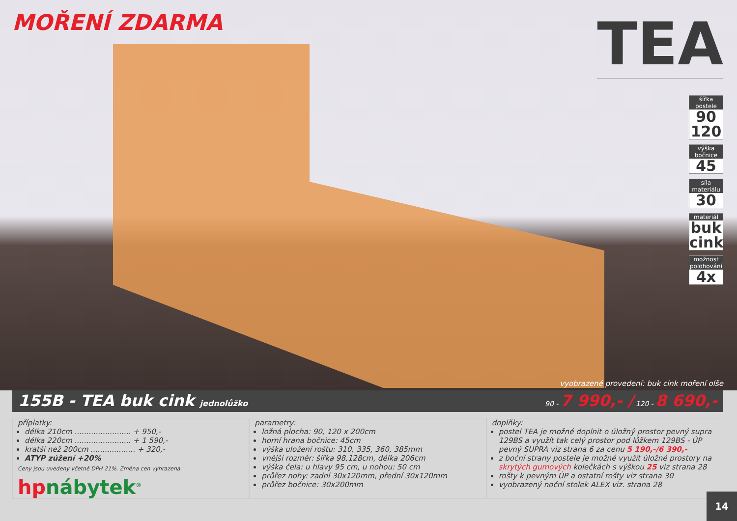MOŘENÍ ZDARMA
TEA
šířka postele
90 120
výška bočnice
45
síla materiálu
30
materiál
buk cink
možnost polohování
4x
vyobrazené provedení: buk cink moření olše
155B - TEA buk cink jednolůžko 90 - 7 990,- / 120 - 8 690,-
příplatky:
délka 210cm ........................ + 950,-
délka 220cm ........................ + 1 590,-
kratší než 200cm ................... + 320,-
ATYP zúžení +20%
Ceny jsou uvedeny včetně DPH 21%. Změna cen vyhrazena.
hpnábytek<sup>®</sup>
parametry:
ložná plocha: 90, 120 x 200cm
horní hrana bočnice: 45cm
výška uložení roštu: 310, 335, 360, 385mm
vnější rozměr: šířka 98,128cm, délka 206cm
výška čela: u hlavy 95 cm, u nohou: 50 cm
průřez nohy: zadní 30x120mm, přední 30x120mm
průřez bočnice: 30x200mm
doplňky:
postel TEA je možné doplnit o úložný prostor pevný supra 129BS a využít tak celý prostor pod lůžkem 129BS - ÚP pevný SUPRA viz strana 6 za cenu 5 190,-/6 390,-
z boční strany postele je možné využít úložné prostory na skrytých gumových kolečkách s výškou 25 viz strana 28
rošty k pevným ÚP a ostatní rošty viz strana 30
vyobrazený noční stolek ALEX viz. strana 28
14